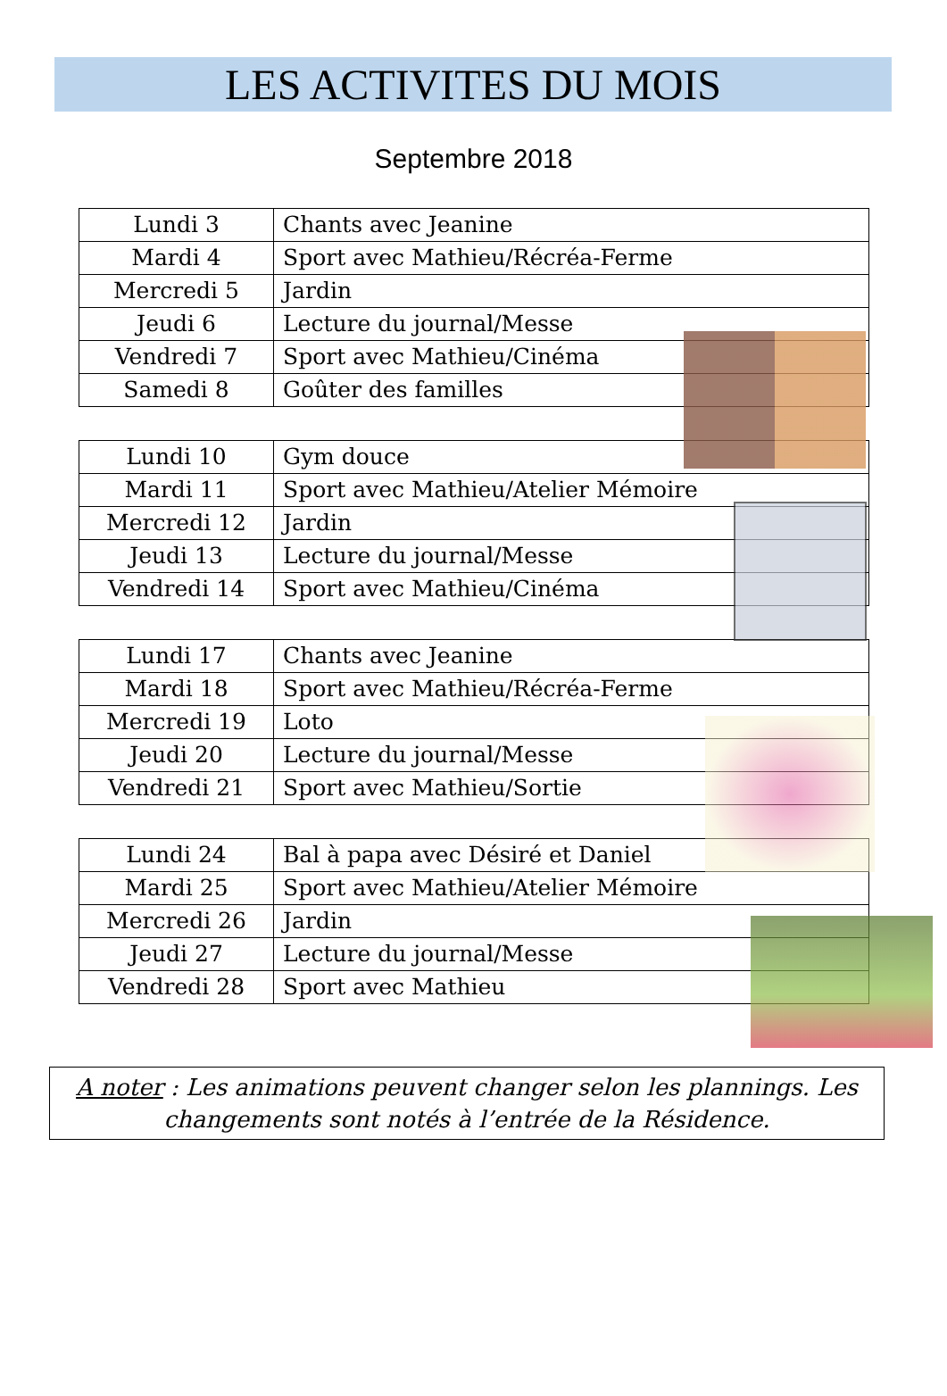LES ACTIVITES DU MOIS
Septembre 2018
| Lundi 3 | Chants avec Jeanine |
| Mardi 4 | Sport avec Mathieu/Récréa-Ferme |
| Mercredi 5 | Jardin |
| Jeudi 6 | Lecture du journal/Messe |
| Vendredi 7 | Sport avec Mathieu/Cinéma |
| Samedi 8 | Goûter des familles |
| Lundi 10 | Gym douce |
| Mardi 11 | Sport avec Mathieu/Atelier Mémoire |
| Mercredi 12 | Jardin |
| Jeudi 13 | Lecture du journal/Messe |
| Vendredi 14 | Sport avec Mathieu/Cinéma |
| Lundi 17 | Chants avec Jeanine |
| Mardi 18 | Sport avec Mathieu/Récréa-Ferme |
| Mercredi 19 | Loto |
| Jeudi 20 | Lecture du journal/Messe |
| Vendredi 21 | Sport avec Mathieu/Sortie |
| Lundi 24 | Bal à papa avec Désiré et Daniel |
| Mardi 25 | Sport avec Mathieu/Atelier Mémoire |
| Mercredi 26 | Jardin |
| Jeudi 27 | Lecture du journal/Messe |
| Vendredi 28 | Sport avec Mathieu |
A noter : Les animations peuvent changer selon les plannings. Les changements sont notés à l’entrée de la Résidence.